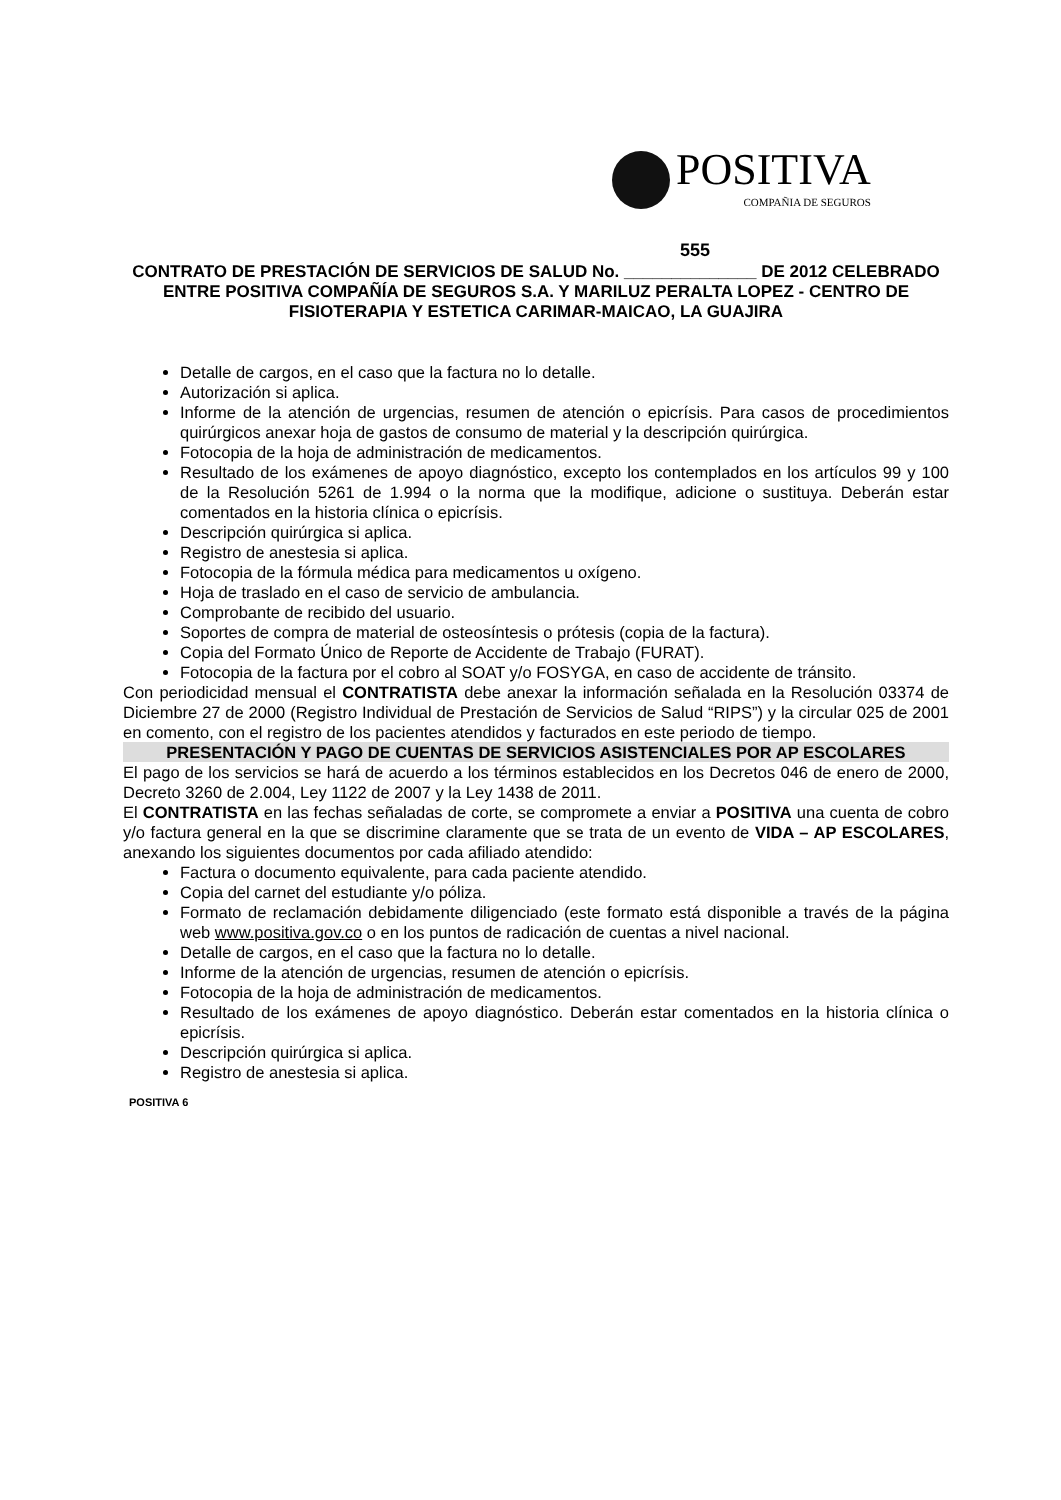POSITIVA
COMPAÑIA DE SEGUROS
555
CONTRATO DE PRESTACIÓN DE SERVICIOS DE SALUD No. ______________ DE 2012 CELEBRADO ENTRE POSITIVA COMPAÑÍA DE SEGUROS S.A. Y MARILUZ PERALTA LOPEZ - CENTRO DE FISIOTERAPIA Y ESTETICA CARIMAR-MAICAO, LA GUAJIRA
Detalle de cargos, en el caso que la factura no lo detalle.
Autorización si aplica.
Informe de la atención de urgencias, resumen de atención o epicrísis. Para casos de procedimientos quirúrgicos anexar hoja de gastos de consumo de material y la descripción quirúrgica.
Fotocopia de la hoja de administración de medicamentos.
Resultado de los exámenes de apoyo diagnóstico, excepto los contemplados en los artículos 99 y 100 de la Resolución 5261 de 1.994 o la norma que la modifique, adicione o sustituya. Deberán estar comentados en la historia clínica o epicrísis.
Descripción quirúrgica si aplica.
Registro de anestesia si aplica.
Fotocopia de la fórmula médica para medicamentos u oxígeno.
Hoja de traslado en el caso de servicio de ambulancia.
Comprobante de recibido del usuario.
Soportes de compra de material de osteosíntesis o prótesis (copia de la factura).
Copia del Formato Único de Reporte de Accidente de Trabajo (FURAT).
Fotocopia de la factura por el cobro al SOAT y/o FOSYGA, en caso de accidente de tránsito.
Con periodicidad mensual el CONTRATISTA debe anexar la información señalada en la Resolución 03374 de Diciembre 27 de 2000 (Registro Individual de Prestación de Servicios de Salud “RIPS”) y la circular 025 de 2001 en comento, con el registro de los pacientes atendidos y facturados en este periodo de tiempo.
PRESENTACIÓN Y PAGO DE CUENTAS DE SERVICIOS ASISTENCIALES POR AP ESCOLARES
El pago de los servicios se hará de acuerdo a los términos establecidos en los Decretos 046 de enero de 2000, Decreto 3260 de 2.004, Ley 1122 de 2007 y la Ley 1438 de 2011.
El CONTRATISTA en las fechas señaladas de corte, se compromete a enviar a POSITIVA una cuenta de cobro y/o factura general en la que se discrimine claramente que se trata de un evento de VIDA – AP ESCOLARES, anexando los siguientes documentos por cada afiliado atendido:
Factura o documento equivalente, para cada paciente atendido.
Copia del carnet del estudiante y/o póliza.
Formato de reclamación debidamente diligenciado (este formato está disponible a través de la página web www.positiva.gov.co o en los puntos de radicación de cuentas a nivel nacional.
Detalle de cargos, en el caso que la factura no lo detalle.
Informe de la atención de urgencias, resumen de atención o epicrísis.
Fotocopia de la hoja de administración de medicamentos.
Resultado de los exámenes de apoyo diagnóstico. Deberán estar comentados en la historia clínica o epicrísis.
Descripción quirúrgica si aplica.
Registro de anestesia si aplica.
POSITIVA 6